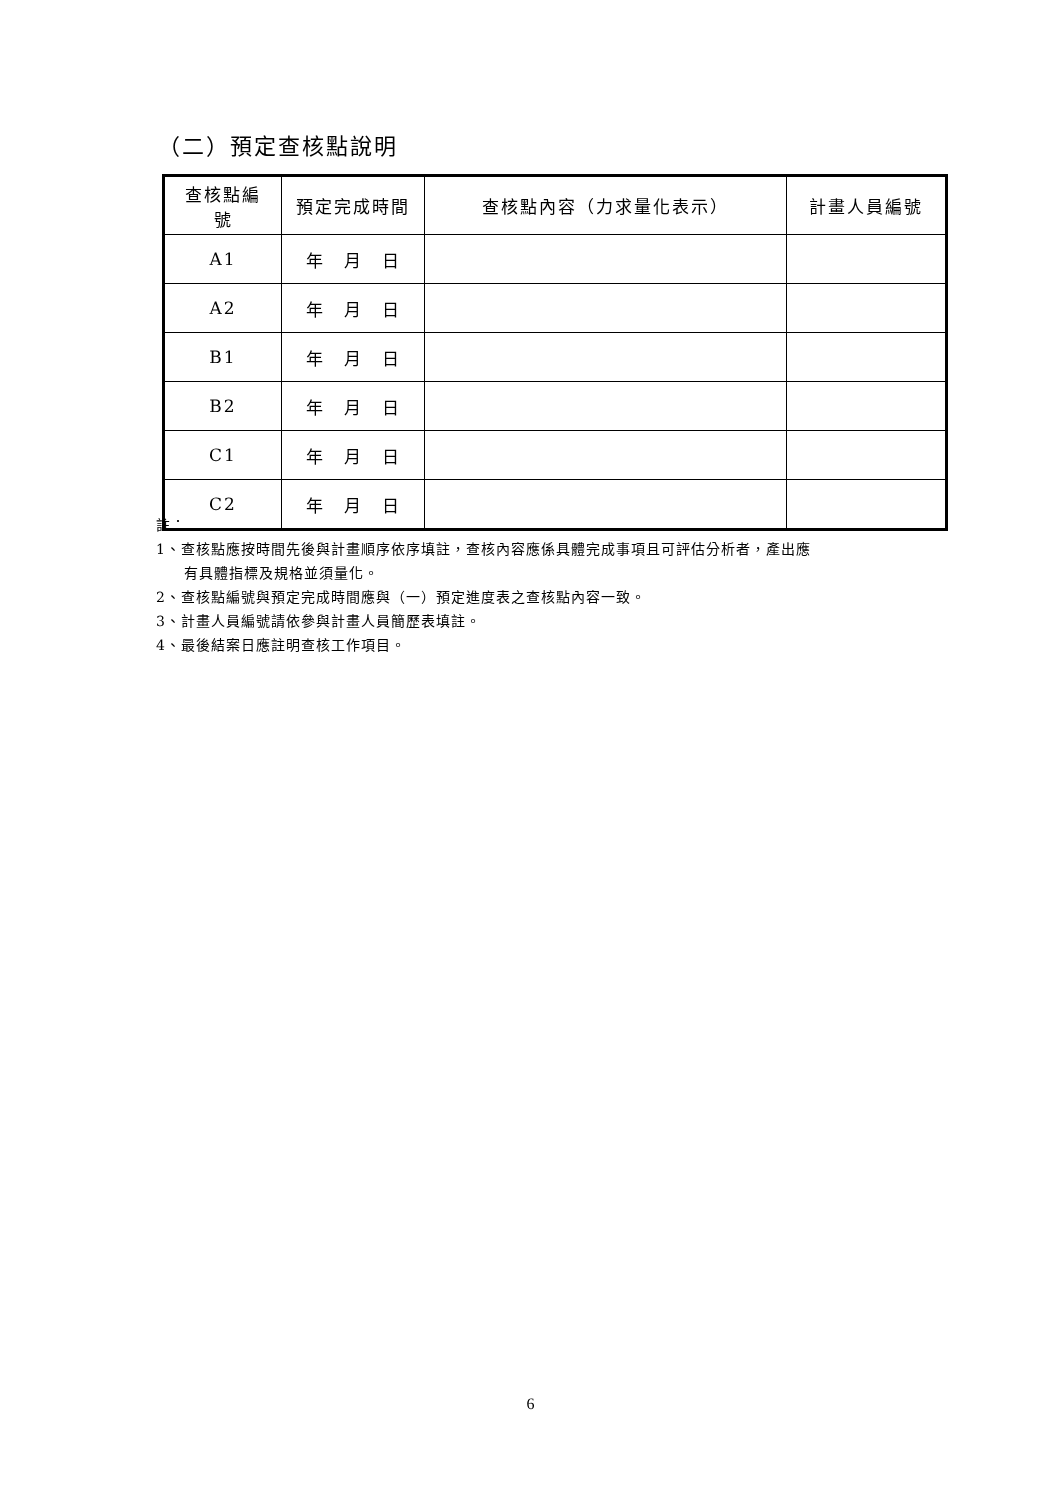（二）預定查核點說明
| 查核點編 號 | 預定完成時間 | 查核點內容（力求量化表示） | 計畫人員編號 |
| --- | --- | --- | --- |
| A1 | 年 月 日 | | |
| A2 | 年 月 日 | | |
| B1 | 年 月 日 | | |
| B2 | 年 月 日 | | |
| C1 | 年 月 日 | | |
| C2 | 年 月 日 | | |
註：
1、查核點應按時間先後與計畫順序依序填註，查核內容應係具體完成事項且可評估分析者，產出應
有具體指標及規格並須量化。
2、查核點編號與預定完成時間應與（一）預定進度表之查核點內容一致。
3、計畫人員編號請依參與計畫人員簡歷表填註。
4、最後結案日應註明查核工作項目。
6